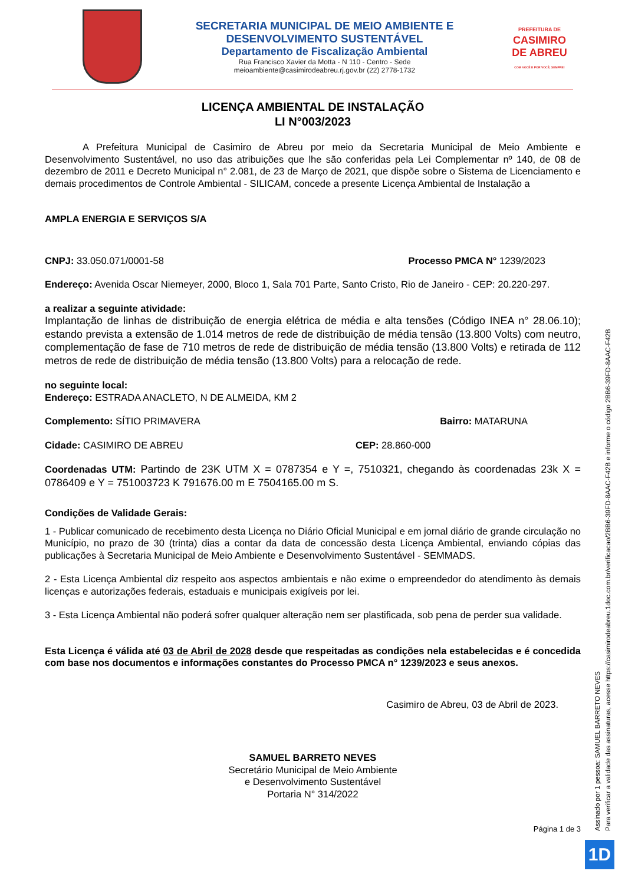SECRETARIA MUNICIPAL DE MEIO AMBIENTE E
DESENVOLVIMENTO SUSTENTÁVEL
Departamento de Fiscalização Ambiental
Rua Francisco Xavier da Motta - N 110 - Centro - Sede
meioambiente@casimirodeabreu.rj.gov.br (22) 2778-1732
PREFEITURA DE
CASIMIRO
DE ABREU
COM VOCÊ E POR VOCÊ, SEMPRE!
LICENÇA AMBIENTAL DE INSTALAÇÃO
LI N°003/2023
A Prefeitura Municipal de Casimiro de Abreu por meio da Secretaria Municipal de Meio Ambiente e Desenvolvimento Sustentável, no uso das atribuições que lhe são conferidas pela Lei Complementar nº 140, de 08 de dezembro de 2011 e Decreto Municipal n° 2.081, de 23 de Março de 2021, que dispõe sobre o Sistema de Licenciamento e demais procedimentos de Controle Ambiental - SILICAM, concede a presente Licença Ambiental de Instalação a
AMPLA ENERGIA E SERVIÇOS S/A
CNPJ: 33.050.071/0001-58 Processo PMCA N° 1239/2023
Endereço: Avenida Oscar Niemeyer, 2000, Bloco 1, Sala 701 Parte, Santo Cristo, Rio de Janeiro - CEP: 20.220-297.
a realizar a seguinte atividade:
Implantação de linhas de distribuição de energia elétrica de média e alta tensões (Código INEA n° 28.06.10); estando prevista a extensão de 1.014 metros de rede de distribuição de média tensão (13.800 Volts) com neutro, complementação de fase de 710 metros de rede de distribuição de média tensão (13.800 Volts) e retirada de 112 metros de rede de distribuição de média tensão (13.800 Volts) para a relocação de rede.
no seguinte local:
Endereço: ESTRADA ANACLETO, N DE ALMEIDA, KM 2
Complemento: SÍTIO PRIMAVERA Bairro: MATARUNA
Cidade: CASIMIRO DE ABREU CEP: 28.860-000
Coordenadas UTM: Partindo de 23K UTM X = 0787354 e Y =, 7510321, chegando às coordenadas 23k X = 0786409 e Y = 751003723 K 791676.00 m E 7504165.00 m S.
Condições de Validade Gerais:
1 - Publicar comunicado de recebimento desta Licença no Diário Oficial Municipal e em jornal diário de grande circulação no Município, no prazo de 30 (trinta) dias a contar da data de concessão desta Licença Ambiental, enviando cópias das publicações à Secretaria Municipal de Meio Ambiente e Desenvolvimento Sustentável - SEMMADS.
2 - Esta Licença Ambiental diz respeito aos aspectos ambientais e não exime o empreendedor do atendimento às demais licenças e autorizações federais, estaduais e municipais exigíveis por lei.
3 - Esta Licença Ambiental não poderá sofrer qualquer alteração nem ser plastificada, sob pena de perder sua validade.
Esta Licença é válida até 03 de Abril de 2028 desde que respeitadas as condições nela estabelecidas e é concedida com base nos documentos e informações constantes do Processo PMCA n° 1239/2023 e seus anexos.
Casimiro de Abreu, 03 de Abril de 2023.
SAMUEL BARRETO NEVES
Secretário Municipal de Meio Ambiente
e Desenvolvimento Sustentável
Portaria N° 314/2022
Página 1 de 3
Assinado por 1 pessoa: SAMUEL BARRETO NEVES
Para verificar a validade das assinaturas, acesse https://casimirodeabreu.1doc.com.br/verificacao/2BB6-39FD-8AAC-F42B e informe o código 2BB6-39FD-8AAC-F42B
1D